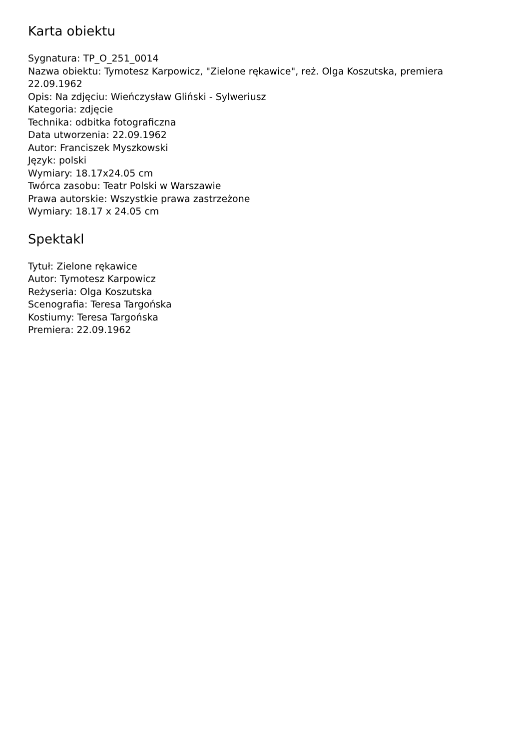Karta obiektu
Sygnatura: TP_O_251_0014
Nazwa obiektu: Tymotesz Karpowicz, "Zielone rękawice", reż. Olga Koszutska, premiera 22.09.1962
Opis: Na zdjęciu: Wieńczysław Gliński - Sylweriusz
Kategoria: zdjęcie
Technika: odbitka fotograficzna
Data utworzenia: 22.09.1962
Autor: Franciszek Myszkowski
Język: polski
Wymiary: 18.17x24.05 cm
Twórca zasobu: Teatr Polski w Warszawie
Prawa autorskie: Wszystkie prawa zastrzeżone
Wymiary: 18.17 x 24.05 cm
Spektakl
Tytuł: Zielone rękawice
Autor: Tymotesz Karpowicz
Reżyseria: Olga Koszutska
Scenografia: Teresa Targońska
Kostiumy: Teresa Targońska
Premiera: 22.09.1962